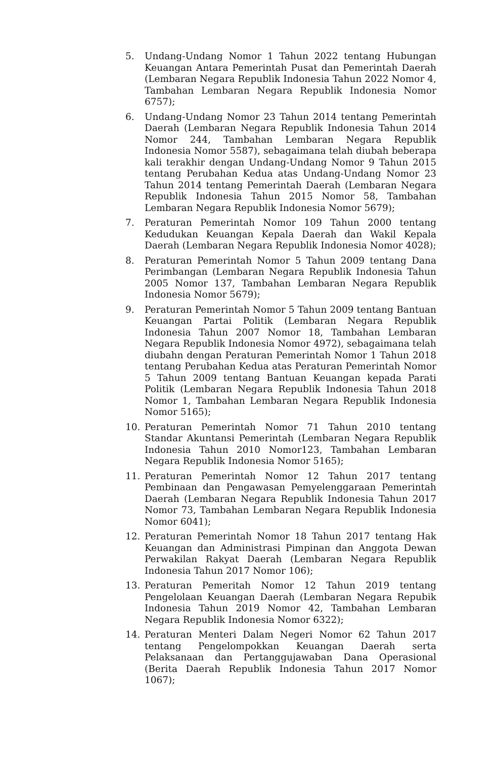5. Undang-Undang Nomor 1 Tahun 2022 tentang Hubungan Keuangan Antara Pemerintah Pusat dan Pemerintah Daerah (Lembaran Negara Republik Indonesia Tahun 2022 Nomor 4, Tambahan Lembaran Negara Republik Indonesia Nomor 6757);
6. Undang-Undang Nomor 23 Tahun 2014 tentang Pemerintah Daerah (Lembaran Negara Republik Indonesia Tahun 2014 Nomor 244, Tambahan Lembaran Negara Republik Indonesia Nomor 5587), sebagaimana telah diubah beberapa kali terakhir dengan Undang-Undang Nomor 9 Tahun 2015 tentang Perubahan Kedua atas Undang-Undang Nomor 23 Tahun 2014 tentang Pemerintah Daerah (Lembaran Negara Republik Indonesia Tahun 2015 Nomor 58, Tambahan Lembaran Negara Republik Indonesia Nomor 5679);
7. Peraturan Pemerintah Nomor 109 Tahun 2000 tentang Kedudukan Keuangan Kepala Daerah dan Wakil Kepala Daerah (Lembaran Negara Republik Indonesia Nomor 4028);
8. Peraturan Pemerintah Nomor 5 Tahun 2009 tentang Dana Perimbangan (Lembaran Negara Republik Indonesia Tahun 2005 Nomor 137, Tambahan Lembaran Negara Republik Indonesia Nomor 5679);
9. Peraturan Pemerintah Nomor 5 Tahun 2009 tentang Bantuan Keuangan Partai Politik (Lembaran Negara Republik Indonesia Tahun 2007 Nomor 18, Tambahan Lembaran Negara Republik Indonesia Nomor 4972), sebagaimana telah diubahn dengan Peraturan Pemerintah Nomor 1 Tahun 2018 tentang Perubahan Kedua atas Peraturan Pemerintah Nomor 5 Tahun 2009 tentang Bantuan Keuangan kepada Parati Politik (Lembaran Negara Republik Indonesia Tahun 2018 Nomor 1, Tambahan Lembaran Negara Republik Indonesia Nomor 5165);
10. Peraturan Pemerintah Nomor 71 Tahun 2010 tentang Standar Akuntansi Pemerintah (Lembaran Negara Republik Indonesia Tahun 2010 Nomor123, Tambahan Lembaran Negara Republik Indonesia Nomor 5165);
11. Peraturan Pemerintah Nomor 12 Tahun 2017 tentang Pembinaan dan Pengawasan Pemyelenggaraan Pemerintah Daerah (Lembaran Negara Republik Indonesia Tahun 2017 Nomor 73, Tambahan Lembaran Negara Republik Indonesia Nomor 6041);
12. Peraturan Pemerintah Nomor 18 Tahun 2017 tentang Hak Keuangan dan Administrasi Pimpinan dan Anggota Dewan Perwakilan Rakyat Daerah (Lembaran Negara Republik Indonesia Tahun 2017 Nomor 106);
13. Peraturan Pemeritah Nomor 12 Tahun 2019 tentang Pengelolaan Keuangan Daerah (Lembaran Negara Repubik Indonesia Tahun 2019 Nomor 42, Tambahan Lembaran Negara Republik Indonesia Nomor 6322);
14. Peraturan Menteri Dalam Negeri Nomor 62 Tahun 2017 tentang Pengelompokkan Keuangan Daerah serta Pelaksanaan dan Pertanggujawaban Dana Operasional (Berita Daerah Republik Indonesia Tahun 2017 Nomor 1067);